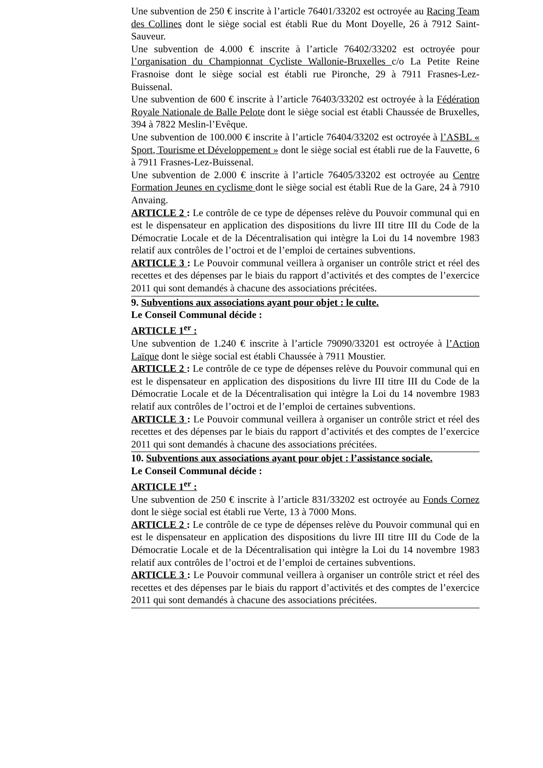Une subvention de 250 € inscrite à l’article 76401/33202 est octroyée au Racing Team des Collines dont le siège social est établi Rue du Mont Doyelle, 26 à 7912 Saint-Sauveur.
Une subvention de 4.000 € inscrite à l’article 76402/33202 est octroyée pour l’organisation du Championnat Cycliste Wallonie-Bruxelles c/o La Petite Reine Frasnoise dont le siège social est établi rue Pironche, 29 à 7911 Frasnes-Lez-Buissenal.
Une subvention de 600 € inscrite à l’article 76403/33202 est octroyée à la Fédération Royale Nationale de Balle Pelote dont le siège social est établi Chaussée de Bruxelles, 394 à 7822 Meslin-l’Evêque.
Une subvention de 100.000 € inscrite à l’article 76404/33202 est octroyée à l’ASBL « Sport, Tourisme et Développement » dont le siège social est établi rue de la Fauvette, 6 à 7911 Frasnes-Lez-Buissenal.
Une subvention de 2.000 € inscrite à l’article 76405/33202 est octroyée au Centre Formation Jeunes en cyclisme dont le siège social est établi Rue de la Gare, 24 à 7910 Anvaing.
ARTICLE 2 : Le contrôle de ce type de dépenses relève du Pouvoir communal qui en est le dispensateur en application des dispositions du livre III titre III du Code de la Démocratie Locale et de la Décentralisation qui intègre la Loi du 14 novembre 1983 relatif aux contrôles de l’octroi et de l’emploi de certaines subventions.
ARTICLE 3 : Le Pouvoir communal veillera à organiser un contrôle strict et réel des recettes et des dépenses par le biais du rapport d’activités et des comptes de l’exercice 2011 qui sont demandés à chacune des associations précitées.
9. Subventions aux associations ayant pour objet : le culte.
Le Conseil Communal décide :
ARTICLE 1<sup>er</sup> :
Une subvention de 1.240 € inscrite à l’article 79090/33201 est octroyée à l’Action Laïque dont le siège social est établi Chaussée à 7911 Moustier.
ARTICLE 2 : Le contrôle de ce type de dépenses relève du Pouvoir communal qui en est le dispensateur en application des dispositions du livre III titre III du Code de la Démocratie Locale et de la Décentralisation qui intègre la Loi du 14 novembre 1983 relatif aux contrôles de l’octroi et de l’emploi de certaines subventions.
ARTICLE 3 : Le Pouvoir communal veillera à organiser un contrôle strict et réel des recettes et des dépenses par le biais du rapport d’activités et des comptes de l’exercice 2011 qui sont demandés à chacune des associations précitées.
10. Subventions aux associations ayant pour objet : l’assistance sociale.
Le Conseil Communal décide :
ARTICLE 1<sup>er</sup> :
Une subvention de 250 € inscrite à l’article 831/33202 est octroyée au Fonds Cornez dont le siège social est établi rue Verte, 13 à 7000 Mons.
ARTICLE 2 : Le contrôle de ce type de dépenses relève du Pouvoir communal qui en est le dispensateur en application des dispositions du livre III titre III du Code de la Démocratie Locale et de la Décentralisation qui intègre la Loi du 14 novembre 1983 relatif aux contrôles de l’octroi et de l’emploi de certaines subventions.
ARTICLE 3 : Le Pouvoir communal veillera à organiser un contrôle strict et réel des recettes et des dépenses par le biais du rapport d’activités et des comptes de l’exercice 2011 qui sont demandés à chacune des associations précitées.